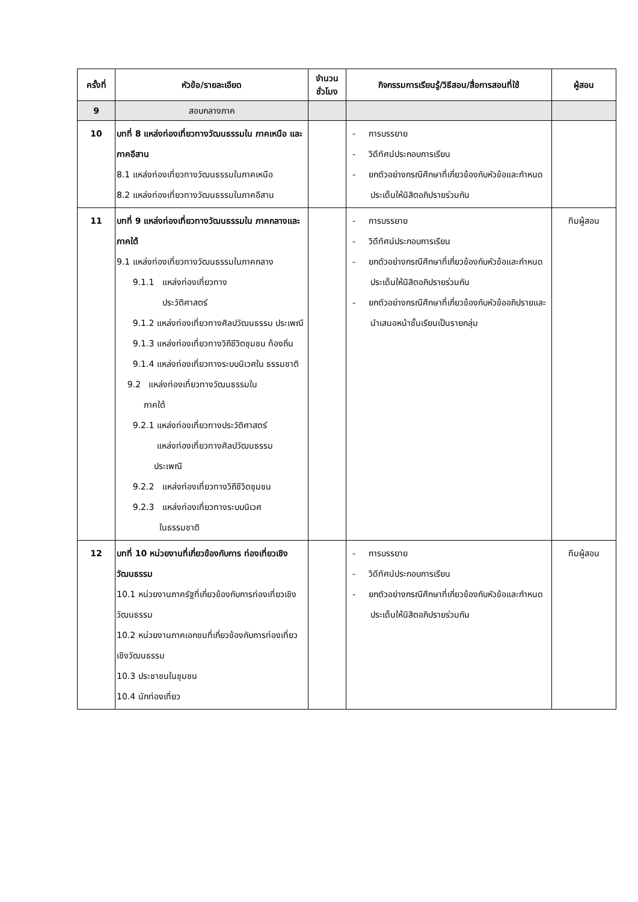| ครั้งที่ | หัวข้อ/รายละเอียด | จำนวน ชั่วโมง | กิจกรรมการเรียนรู้/วิธีสอน/สื่อการสอนที่ใช้ | ผู้สอน |
| --- | --- | --- | --- | --- |
| 9 | สอบกลางภาค | | | |
| 10 | บทที่ 8 แหล่งท่องเที่ยวทางวัฒนธรรมใน ภาคเหนือ และ ภาคอีสาน 8.1 แหล่งท่องเที่ยวทางวัฒนธรรมในภาคเหนือ 8.2 แหล่งท่องเที่ยวทางวัฒนธรรมในภาคอีสาน | | - การบรรยาย - วิดีทัศน์ประกอบการเรียน - ยกตัวอย่างกรณีศึกษาที่เกี่ยวข้องกับหัวข้อและกำหนดประเด็นให้นิสิตอภิปรายร่วมกัน | |
| 11 | บทที่ 9 แหล่งท่องเที่ยวทางวัฒนธรรมใน ภาคกลางและภาคใต้ 9.1 แหล่งท่องเที่ยวทางวัฒนธรรมในภาคกลาง 9.1.1 แหล่งท่องเที่ยวทาง ประวัติศาสตร์ 9.1.2 แหล่งท่องเที่ยวทางศิลปวัฒนธรรม ประเพณี 9.1.3 แหล่งท่องเที่ยวทางวิถีชีวิตชุมชน ท้องถิ่น 9.1.4 แหล่งท่องเที่ยวทางระบบนิเวศใน ธรรมชาติ 9.2 แหล่งท่องเที่ยวทางวัฒนธรรมใน ภาคใต้ 9.2.1 แหล่งท่องเที่ยวทางประวัติศาสตร์ แหล่งท่องเที่ยวทางศิลปวัฒนธรรม ประเพณี 9.2.2 แหล่งท่องเที่ยวทางวิถีชีวิตชุมชน 9.2.3 แหล่งท่องเที่ยวทางระบบนิเวศ ในธรรมชาติ | | - การบรรยาย - วิดีทัศน์ประกอบการเรียน - ยกตัวอย่างกรณีศึกษาที่เกี่ยวข้องกับหัวข้อและกำหนดประเด็นให้นิสิตอภิปรายร่วมกัน - ยกตัวอย่างกรณีศึกษาที่เกี่ยวข้องกับหัวข้ออภิปรายและนำเสนอหน้าชั้นเรียนเป็นรายกลุ่ม | ทีมผู้สอน |
| 12 | บทที่ 10 หน่วยงานที่เกี่ยวข้องกับการ ท่องเที่ยวเชิงวัฒนธรรม 10.1 หน่วยงานภาครัฐที่เกี่ยวข้องกับการท่องเที่ยวเชิงวัฒนธรรม 10.2 หน่วยงานภาคเอกชนที่เกี่ยวข้องกับการท่องเที่ยวเชิงวัฒนธรรม 10.3 ประชาชนในชุมชน 10.4 นักท่องเที่ยว | | - การบรรยาย - วิดีทัศน์ประกอบการเรียน - ยกตัวอย่างกรณีศึกษาที่เกี่ยวข้องกับหัวข้อและกำหนดประเด็นให้นิสิตอภิปรายร่วมกัน | ทีมผู้สอน |